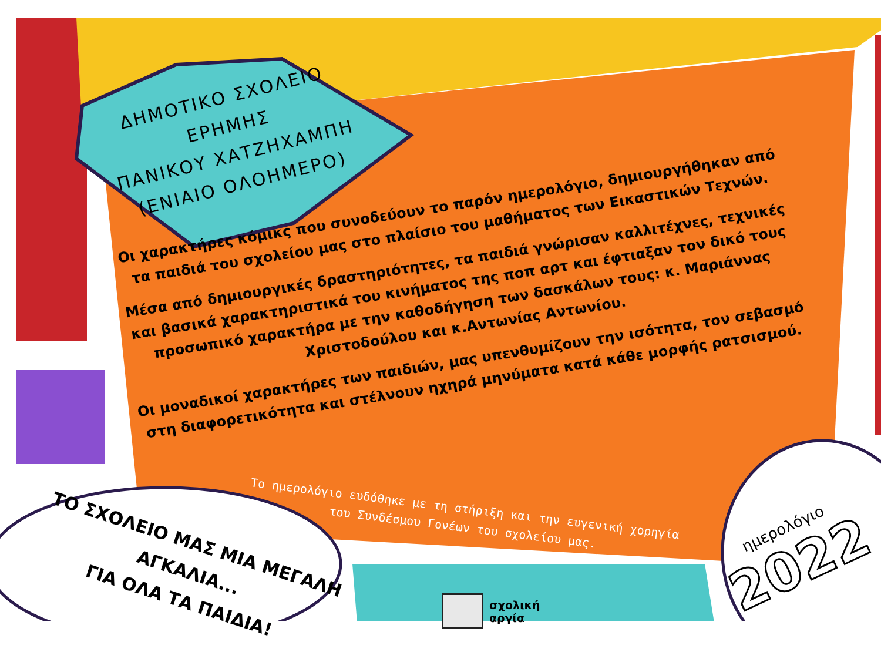ΔΗΜΟΤΙΚΟ ΣΧΟΛΕΙΟ ΕΡΗΜΗΣ
ΠΑΝΙΚΟΥ ΧΑΤΖΗΧΑΜΠΗ
(ΕΝΙΑΙΟ ΟΛΟΗΜΕΡΟ)
Οι χαρακτήρες κόμικς που συνοδεύουν το παρόν ημερολόγιο, δημιουργήθηκαν από τα παιδιά του σχολείου μας στο πλαίσιο του μαθήματος των Εικαστικών Τεχνών.
Μέσα από δημιουργικές δραστηριότητες, τα παιδιά γνώρισαν καλλιτέχνες, τεχνικές και βασικά χαρακτηριστικά του κινήματος της ποπ αρτ και έφτιαξαν τον δικό τους προσωπικό χαρακτήρα με την καθοδήγηση των δασκάλων τους: κ. Μαριάννας Χριστοδούλου και κ.Αντωνίας Αντωνίου.
Οι μοναδικοί χαρακτήρες των παιδιών, μας υπενθυμίζουν την ισότητα, τον σεβασμό στη διαφορετικότητα και στέλνουν ηχηρά μηνύματα κατά κάθε μορφής ρατσισμού.
Το ημερολόγιο ευδόθηκε με τη στήριξη και την ευγενική χορηγία
του Συνδέσμου Γονέων του σχολείου μας.
ΤΟ ΣΧΟΛΕΙΟ ΜΑΣ ΜΙΑ ΜΕΓΑΛΗ ΑΓΚΑΛΙΑ...
ΓΙΑ ΟΛΑ ΤΑ ΠΑΙΔΙΑ!
σχολική
αργία
ημερολόγιο
2022